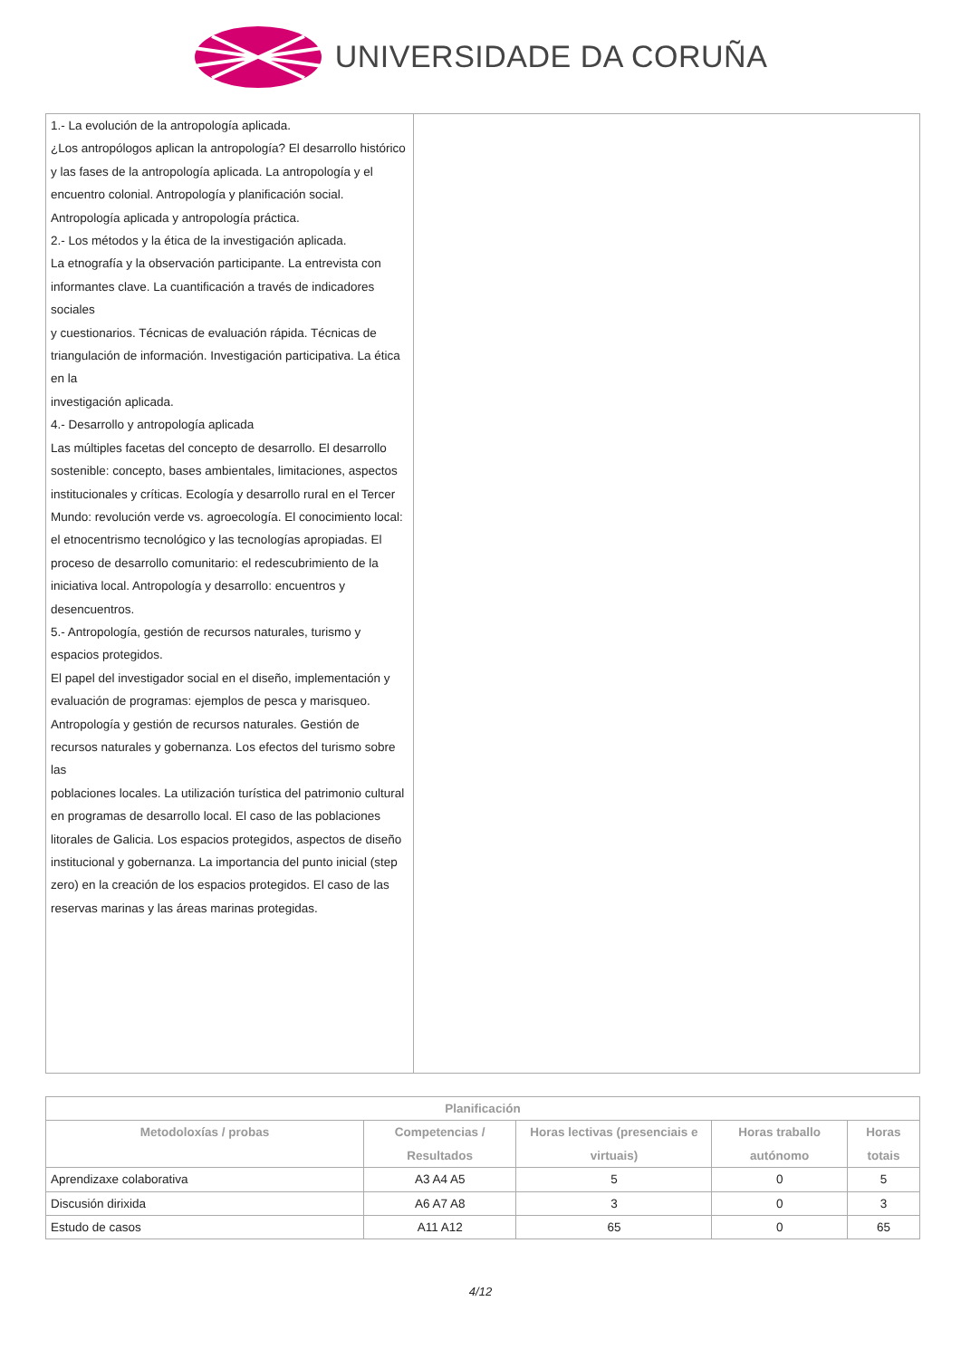UNIVERSIDADE DA CORUÑA
| 1.- La evolución de la antropología aplicada. ¿Los antropólogos aplican la antropología? El desarrollo histórico y las fases de la antropología aplicada. La antropología y el encuentro colonial. Antropología y planificación social. Antropología aplicada y antropología práctica. 2.- Los métodos y la ética de la investigación aplicada. La etnografía y la observación participante. La entrevista con informantes clave. La cuantificación a través de indicadores sociales y cuestionarios. Técnicas de evaluación rápida. Técnicas de triangulación de información. Investigación participativa. La ética en la investigación aplicada. 4.- Desarrollo y antropología aplicada Las múltiples facetas del concepto de desarrollo. El desarrollo sostenible: concepto, bases ambientales, limitaciones, aspectos institucionales y críticas. Ecología y desarrollo rural en el Tercer Mundo: revolución verde vs. agroecología. El conocimiento local: el etnocentrismo tecnológico y las tecnologías apropiadas. El proceso de desarrollo comunitario: el redescubrimiento de la iniciativa local. Antropología y desarrollo: encuentros y desencuentros. 5.- Antropología, gestión de recursos naturales, turismo y espacios protegidos. El papel del investigador social en el diseño, implementación y evaluación de programas: ejemplos de pesca y marisqueo. Antropología y gestión de recursos naturales. Gestión de recursos naturales y gobernanza. Los efectos del turismo sobre las poblaciones locales. La utilización turística del patrimonio cultural en programas de desarrollo local. El caso de las poblaciones litorales de Galicia. Los espacios protegidos, aspectos de diseño institucional y gobernanza. La importancia del punto inicial (step zero) en la creación de los espacios protegidos. El caso de las reservas marinas y las áreas marinas protegidas. | |
| Planificación | | | | |
| --- | --- | --- | --- | --- |
| Metodoloxías / probas | Competencias / Resultados | Horas lectivas (presenciais e virtuais) | Horas traballo autónomo | Horas totais |
| Aprendizaxe colaborativa | A3 A4 A5 | 5 | 0 | 5 |
| Discusión dirixida | A6 A7 A8 | 3 | 0 | 3 |
| Estudo de casos | A11 A12 | 65 | 0 | 65 |
4/12